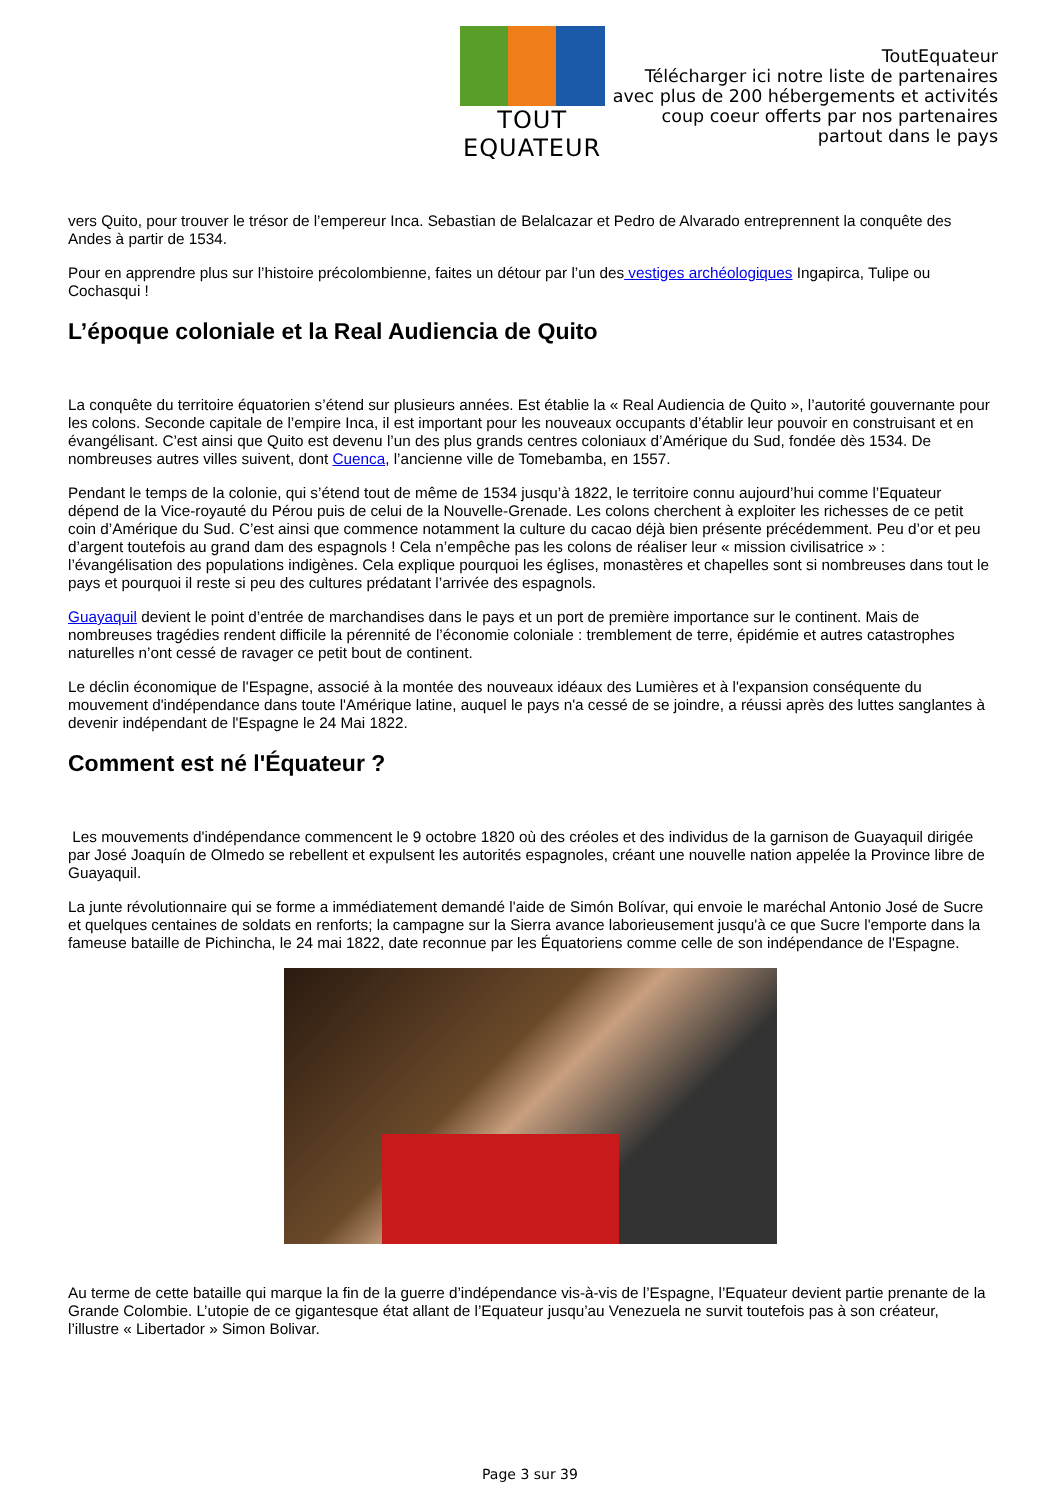TOUT EQUATEUR
ToutEquateur
Télécharger ici notre liste de partenaires
avec plus de 200 hébergements et activités
coup coeur offerts par nos partenaires
partout dans le pays
vers Quito, pour trouver le trésor de l’empereur Inca. Sebastian de Belalcazar et Pedro de Alvarado entreprennent la conquête des Andes à partir de 1534.
Pour en apprendre plus sur l’histoire précolombienne, faites un détour par l’un des vestiges archéologiques Ingapirca, Tulipe ou Cochasqui !
L’époque coloniale et la Real Audiencia de Quito
La conquête du territoire équatorien s’étend sur plusieurs années. Est établie la « Real Audiencia de Quito », l’autorité gouvernante pour les colons. Seconde capitale de l’empire Inca, il est important pour les nouveaux occupants d’établir leur pouvoir en construisant et en évangélisant. C’est ainsi que Quito est devenu l’un des plus grands centres coloniaux d’Amérique du Sud, fondée dès 1534. De nombreuses autres villes suivent, dont Cuenca, l’ancienne ville de Tomebamba, en 1557.
Pendant le temps de la colonie, qui s’étend tout de même de 1534 jusqu’à 1822, le territoire connu aujourd’hui comme l’Equateur dépend de la Vice-royauté du Pérou puis de celui de la Nouvelle-Grenade. Les colons cherchent à exploiter les richesses de ce petit coin d’Amérique du Sud. C’est ainsi que commence notamment la culture du cacao déjà bien présente précédemment. Peu d’or et peu d’argent toutefois au grand dam des espagnols ! Cela n’empêche pas les colons de réaliser leur « mission civilisatrice » : l’évangélisation des populations indigènes. Cela explique pourquoi les églises, monastères et chapelles sont si nombreuses dans tout le pays et pourquoi il reste si peu des cultures prédatant l’arrivée des espagnols.
Guayaquil devient le point d’entrée de marchandises dans le pays et un port de première importance sur le continent. Mais de nombreuses tragédies rendent difficile la pérennité de l’économie coloniale : tremblement de terre, épidémie et autres catastrophes naturelles n’ont cessé de ravager ce petit bout de continent.
Le déclin économique de l'Espagne, associé à la montée des nouveaux idéaux des Lumières et à l'expansion conséquente du mouvement d'indépendance dans toute l'Amérique latine, auquel le pays n'a cessé de se joindre, a réussi après des luttes sanglantes à devenir indépendant de l'Espagne le 24 Mai 1822.
Comment est né l'Équateur ?
Les mouvements d'indépendance commencent le 9 octobre 1820 où des créoles et des individus de la garnison de Guayaquil dirigée par José Joaquín de Olmedo se rebellent et expulsent les autorités espagnoles, créant une nouvelle nation appelée la Province libre de Guayaquil.
La junte révolutionnaire qui se forme a immédiatement demandé l'aide de Simón Bolívar, qui envoie le maréchal Antonio José de Sucre et quelques centaines de soldats en renforts; la campagne sur la Sierra avance laborieusement jusqu'à ce que Sucre l'emporte dans la fameuse bataille de Pichincha, le 24 mai 1822, date reconnue par les Équatoriens comme celle de son indépendance de l'Espagne.
Au terme de cette bataille qui marque la fin de la guerre d’indépendance vis-à-vis de l’Espagne, l’Equateur devient partie prenante de la Grande Colombie. L’utopie de ce gigantesque état allant de l’Equateur jusqu’au Venezuela ne survit toutefois pas à son créateur, l’illustre « Libertador » Simon Bolivar.
Page 3 sur 39